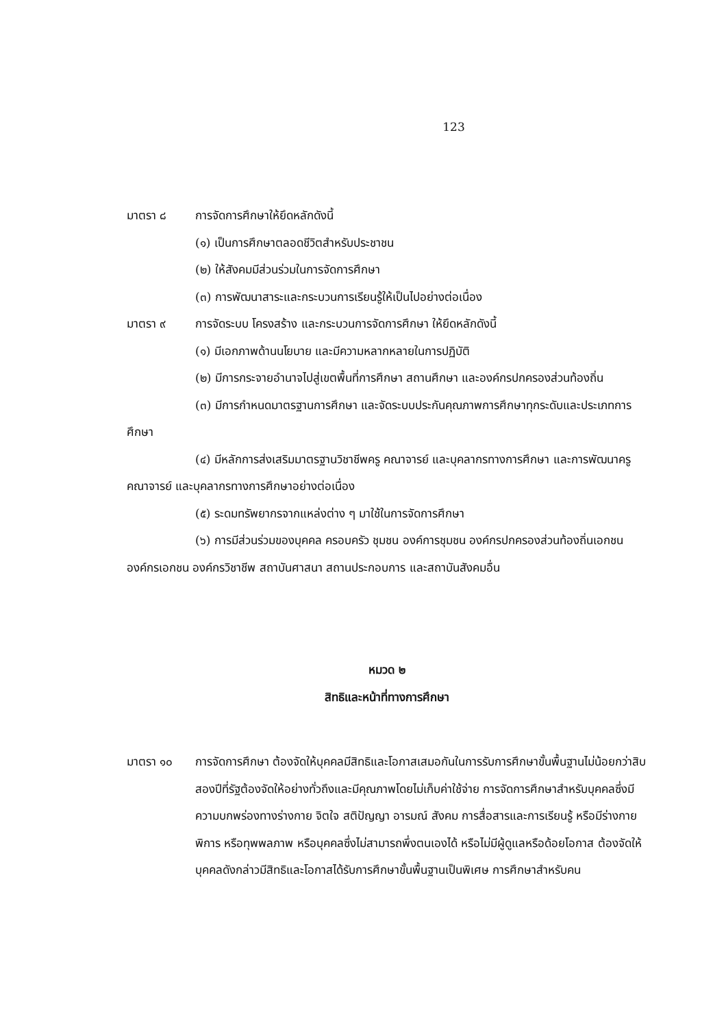123
มาตรา ๘ การจัดการศึกษาให้ยึดหลักดังนี้
(๑) เป็นการศึกษาตลอดชีวิตสำหรับประชาชน
(๒) ให้สังคมมีส่วนร่วมในการจัดการศึกษา
(๓) การพัฒนาสาระและกระบวนการเรียนรู้ให้เป็นไปอย่างต่อเนื่อง
มาตรา ๙ การจัดระบบ โครงสร้าง และกระบวนการจัดการศึกษา ให้ยึดหลักดังนี้
(๑) มีเอกภาพด้านนโยบาย และมีความหลากหลายในการปฏิบัติ
(๒) มีการกระจายอำนาจไปสู่เขตพื้นที่การศึกษา สถานศึกษา และองค์กรปกครองส่วนท้องถิ่น
(๓) มีการกำหนดมาตรฐานการศึกษา และจัดระบบประกันคุณภาพการศึกษาทุกระดับและประเภทการศึกษา
(๔) มีหลักการส่งเสริมมาตรฐานวิชาชีพครู คณาจารย์ และบุคลากรทางการศึกษา และการพัฒนาครู คณาจารย์ และบุคลากรทางการศึกษาอย่างต่อเนื่อง
(๕) ระดมทรัพยากรจากแหล่งต่าง ๆ มาใช้ในการจัดการศึกษา
(๖) การมีส่วนร่วมของบุคคล ครอบครัว ชุมชน องค์การชุมชน องค์กรปกครองส่วนท้องถิ่นเอกชน องค์กรเอกชน องค์กรวิชาชีพ สถาบันศาสนา สถานประกอบการ และสถาบันสังคมอื่น
หมวด ๒
สิทธิและหน้าที่ทางการศึกษา
มาตรา ๑๐ การจัดการศึกษา ต้องจัดให้บุคคลมีสิทธิและโอกาสเสมอกันในการรับการศึกษาขั้นพื้นฐานไม่น้อยกว่าสิบสองปีที่รัฐต้องจัดให้อย่างทั่วถึงและมีคุณภาพโดยไม่เก็บค่าใช้จ่าย การจัดการศึกษาสำหรับบุคคลซึ่งมีความบกพร่องทางร่างกาย จิตใจ สติปัญญา อารมณ์ สังคม การสื่อสารและการเรียนรู้ หรือมีร่างกายพิการ หรือทุพพลภาพ หรือบุคคลซึ่งไม่สามารถพึ่งตนเองได้ หรือไม่มีผู้ดูแลหรือด้อยโอกาส ต้องจัดให้บุคคลดังกล่าวมีสิทธิและโอกาสได้รับการศึกษาขั้นพื้นฐานเป็นพิเศษ การศึกษาสำหรับคน